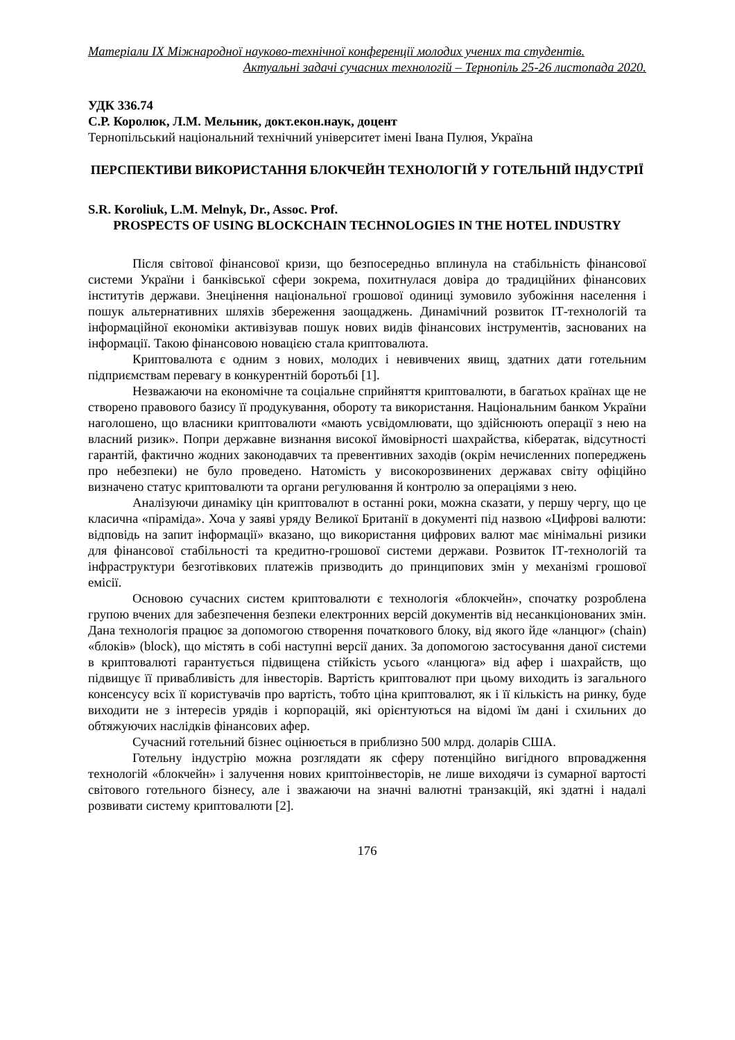Матеріали IX Міжнародної науково-технічної конференції молодих учених та студентів.
Актуальні задачі сучасних технологій – Тернопіль 25-26 листопада 2020.
УДК 336.74
С.Р. Королюк, Л.М. Мельник, докт.екон.наук, доцент
Тернопільський національний технічний університет імені Івана Пулюя, Україна
ПЕРСПЕКТИВИ ВИКОРИСТАННЯ БЛОКЧЕЙН ТЕХНОЛОГІЙ У ГОТЕЛЬНІЙ ІНДУСТРІЇ
S.R. Koroliuk, L.M. Melnyk, Dr., Assoc. Prof.
PROSPECTS OF USING BLOCKCHAIN TECHNOLOGIES IN THE HOTEL INDUSTRY
Після світової фінансової кризи, що безпосередньо вплинула на стабільність фінансової системи України і банківської сфери зокрема, похитнулася довіра до традиційних фінансових інститутів держави. Знецінення національної грошової одиниці зумовило зубожіння населення і пошук альтернативних шляхів збереження заощаджень. Динамічний розвиток ІТ-технологій та інформаційної економіки активізував пошук нових видів фінансових інструментів, заснованих на інформації. Такою фінансовою новацією стала криптовалюта.
Криптовалюта є одним з нових, молодих і невивчених явищ, здатних дати готельним підприємствам перевагу в конкурентній боротьбі [1].
Незважаючи на економічне та соціальне сприйняття криптовалюти, в багатьох країнах ще не створено правового базису її продукування, обороту та використання. Національним банком України наголошено, що власники криптовалюти «мають усвідомлювати, що здійснюють операції з нею на власний ризик». Попри державне визнання високої ймовірності шахрайства, кібератак, відсутності гарантій, фактично жодних законодавчих та превентивних заходів (окрім нечисленних попереджень про небезпеки) не було проведено. Натомість у високорозвинених державах світу офіційно визначено статус криптовалюти та органи регулювання й контролю за операціями з нею.
Аналізуючи динаміку цін криптовалют в останні роки, можна сказати, у першу чергу, що це класична «піраміда». Хоча у заяві уряду Великої Британії в документі під назвою «Цифрові валюти: відповідь на запит інформації» вказано, що використання цифрових валют має мінімальні ризики для фінансової стабільності та кредитно-грошової системи держави. Розвиток ІТ-технологій та інфраструктури безготівкових платежів призводить до принципових змін у механізмі грошової емісії.
Основою сучасних систем криптовалюти є технологія «блокчейн», спочатку розроблена групою вчених для забезпечення безпеки електронних версій документів від несанкціонованих змін. Дана технологія працює за допомогою створення початкового блоку, від якого йде «ланцюг» (chain) «блоків» (block), що містять в собі наступні версії даних. За допомогою застосування даної системи в криптовалюті гарантується підвищена стійкість усього «ланцюга» від афер і шахрайств, що підвищує її привабливість для інвесторів. Вартість криптовалют при цьому виходить із загального консенсусу всіх її користувачів про вартість, тобто ціна криптовалют, як і її кількість на ринку, буде виходити не з інтересів урядів і корпорацій, які орієнтуються на відомі їм дані і схильних до обтяжуючих наслідків фінансових афер.
Сучасний готельний бізнес оцінюється в приблизно 500 млрд. доларів США.
Готельну індустрію можна розглядати як сферу потенційно вигідного впровадження технологій «блокчейн» і залучення нових криптоінвесторів, не лише виходячи із сумарної вартості світового готельного бізнесу, але і зважаючи на значні валютні транзакцій, які здатні і надалі розвивати систему криптовалюти [2].
176